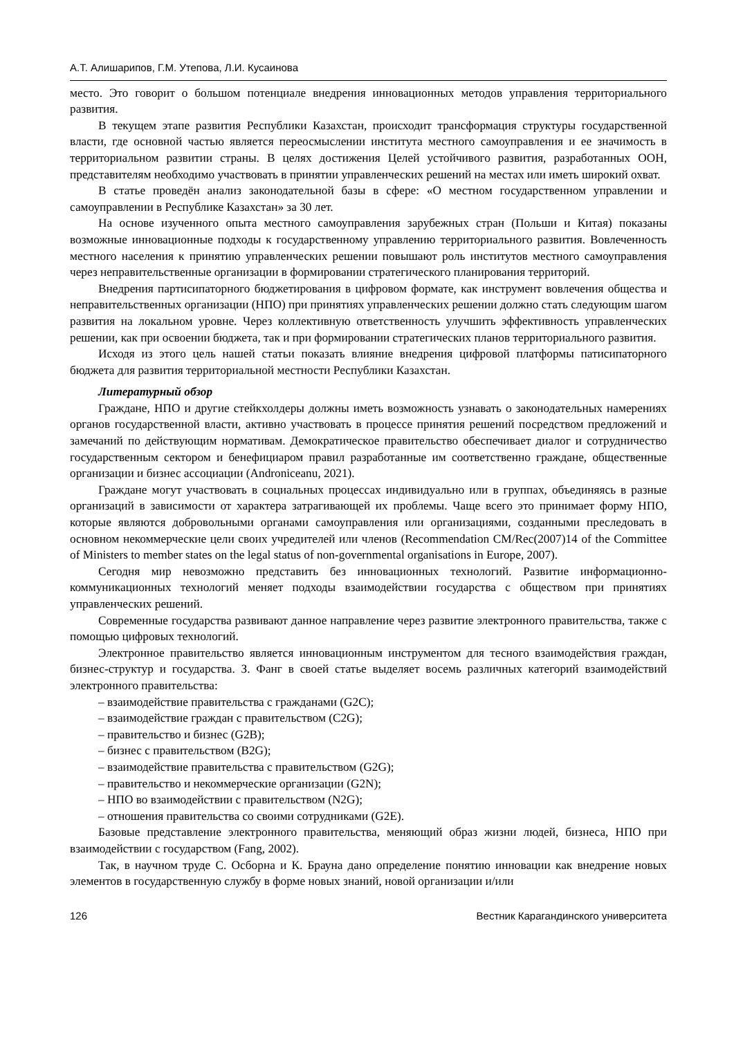А.Т. Алишарипов, Г.М. Утепова, Л.И. Кусаинова
место. Это говорит о большом потенциале внедрения инновационных методов управления территориального развития.
В текущем этапе развития Республики Казахстан, происходит трансформация структуры государственной власти, где основной частью является переосмыслении института местного самоуправления и ее значимость в территориальном развитии страны. В целях достижения Целей устойчивого развития, разработанных ООН, представителям необходимо участвовать в принятии управленческих решений на местах или иметь широкий охват.
В статье проведён анализ законодательной базы в сфере: «О местном государственном управлении и самоуправлении в Республике Казахстан» за 30 лет.
На основе изученного опыта местного самоуправления зарубежных стран (Польши и Китая) показаны возможные инновационные подходы к государственному управлению территориального развития. Вовлеченность местного населения к принятию управленческих решении повышают роль институтов местного самоуправления через неправительственные организации в формировании стратегического планирования территорий.
Внедрения партисипаторного бюджетирования в цифровом формате, как инструмент вовлечения общества и неправительственных организации (НПО) при принятиях управленческих решении должно стать следующим шагом развития на локальном уровне. Через коллективную ответственность улучшить эффективность управленческих решении, как при освоении бюджета, так и при формировании стратегических планов территориального развития.
Исходя из этого цель нашей статьи показать влияние внедрения цифровой платформы патисипаторного бюджета для развития территориальной местности Республики Казахстан.
Литературный обзор
Граждане, НПО и другие стейкхолдеры должны иметь возможность узнавать о законодательных намерениях органов государственной власти, активно участвовать в процессе принятия решений посредством предложений и замечаний по действующим нормативам. Демократическое правительство обеспечивает диалог и сотрудничество государственным сектором и бенефициаром правил разработанные им соответственно граждане, общественные организации и бизнес ассоциации (Androniceanu, 2021).
Граждане могут участвовать в социальных процессах индивидуально или в группах, объединяясь в разные организаций в зависимости от характера затрагивающей их проблемы. Чаще всего это принимает форму НПО, которые являются добровольными органами самоуправления или организациями, созданными преследовать в основном некоммерческие цели своих учредителей или членов (Recommendation CM/Rec(2007)14 of the Committee of Ministers to member states on the legal status of non-governmental organisations in Europe, 2007).
Сегодня мир невозможно представить без инновационных технологий. Развитие информационно-коммуникационных технологий меняет подходы взаимодействии государства с обществом при принятиях управленческих решений.
Современные государства развивают данное направление через развитие электронного правительства, также с помощью цифровых технологий.
Электронное правительство является инновационным инструментом для тесного взаимодействия граждан, бизнес-структур и государства. З. Фанг в своей статье выделяет восемь различных категорий взаимодействий электронного правительства:
– взаимодействие правительства с гражданами (G2C);
– взаимодействие граждан с правительством (C2G);
– правительство и бизнес (G2B);
– бизнес с правительством (B2G);
– взаимодействие правительства с правительством (G2G);
– правительство и некоммерческие организации (G2N);
– НПО во взаимодействии с правительством (N2G);
– отношения правительства со своими сотрудниками (G2E).
Базовые представление электронного правительства, меняющий образ жизни людей, бизнеса, НПО при взаимодействии с государством (Fang, 2002).
Так, в научном труде С. Осборна и К. Брауна дано определение понятию инновации как внедрение новых элементов в государственную службу в форме новых знаний, новой организации и/или
126 Вестник Карагандинского университета